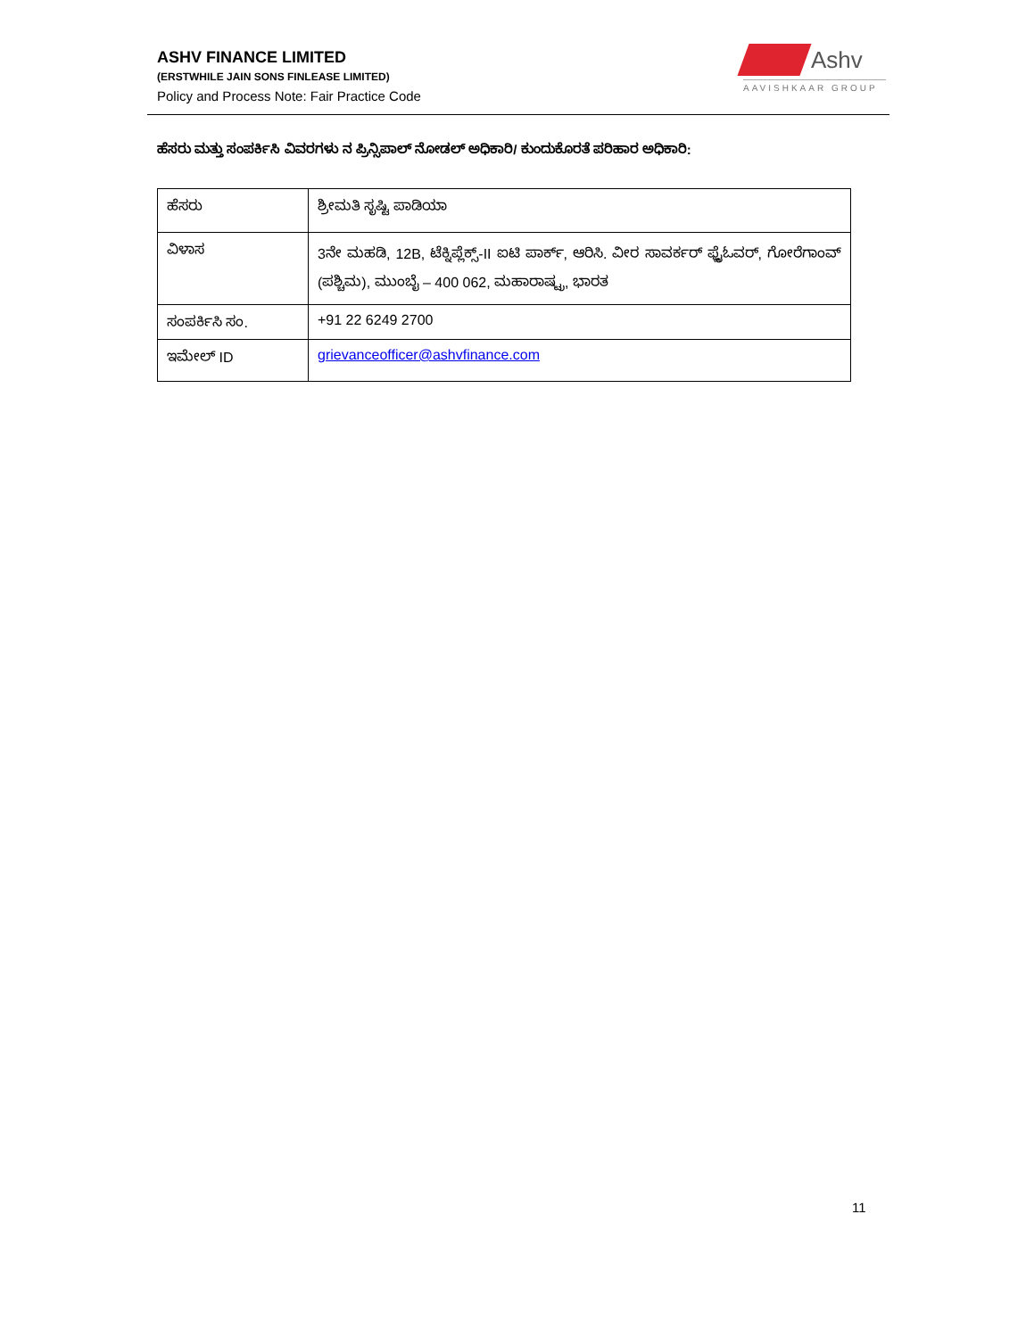ASHV FINANCE LIMITED
(ERSTWHILE JAIN SONS FINLEASE LIMITED)
Policy and Process Note: Fair Practice Code
Ashv
AAVISHKAAR GROUP
ಹೆಸರು ಮತ್ತು ಸಂಪರ್ಕಿಸಿ ವಿವರಗಳು ನ ಪ್ರಿನ್ಸಿಪಾಲ್ ನೋಡಲ್ ಅಧಿಕಾರಿ/ ಕುಂದುಕೊರತೆ ಪರಿಹಾರ ಅಧಿಕಾರಿ:
| ಹೆಸರು | ಶ್ರೀಮತಿ ಸೃಷ್ಟಿ ಪಾಡಿಯಾ |
| ವಿಳಾಸ | 3ನೇ ಮಹಡಿ, 12B, ಟೆಕ್ನಿಪ್ಲೆಕ್ಸ್-II ಐಟಿ ಪಾರ್ಕ್, ಆರಿಸಿ. ವೀರ ಸಾವರ್ಕರ್ ಫ್ಲೈಓವರ್, ಗೋರೆಗಾಂವ್ (ಪಶ್ಚಿಮ), ಮುಂಬೈ – 400 062, ಮಹಾರಾಷ್ಟ್ರ, ಭಾರತ |
| ಸಂಪರ್ಕಿಸಿ ಸಂ. | +91 22 6249 2700 |
| ಇಮೇಲ್ ID | grievanceofficer@ashvfinance.com |
11